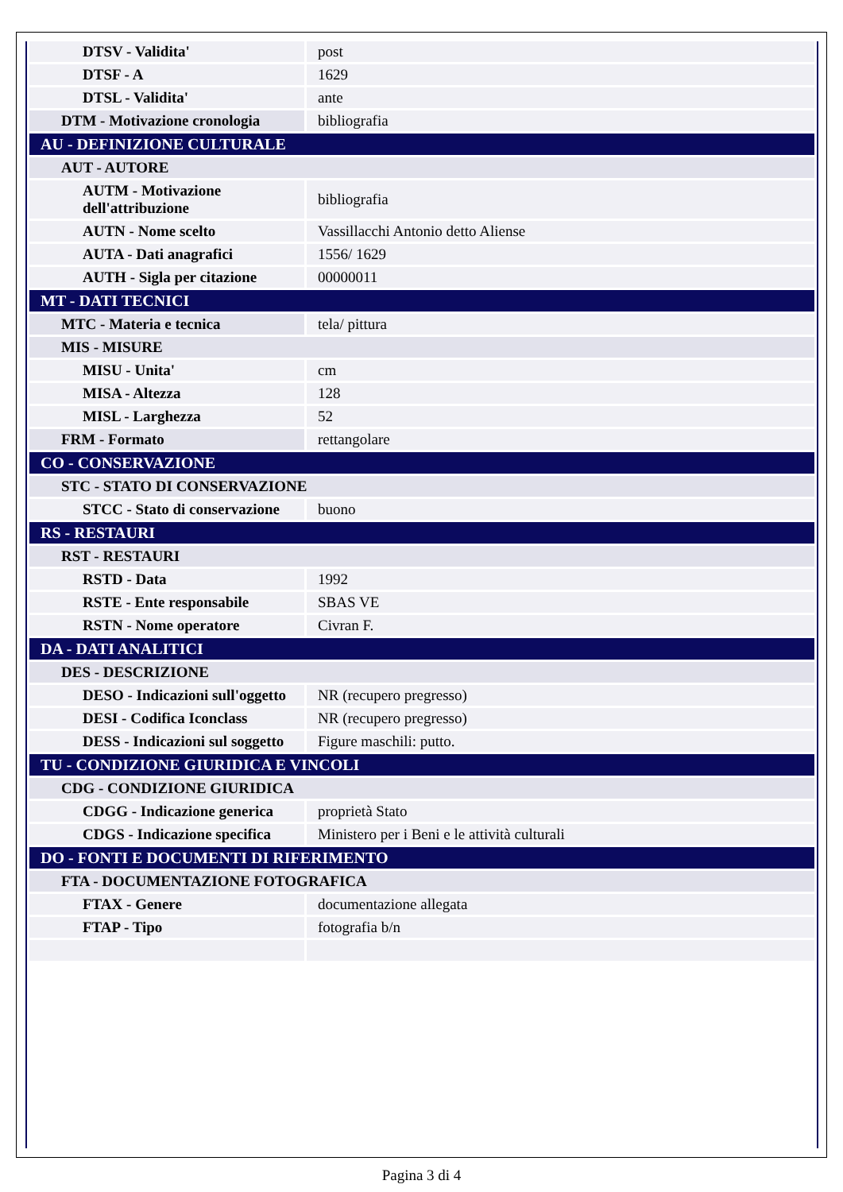| DTSV - Validita' | post |
| DTSF - A | 1629 |
| DTSL - Validita' | ante |
| DTM - Motivazione cronologia | bibliografia |
| AU - DEFINIZIONE CULTURALE | |
| AUT - AUTORE | |
| AUTM - Motivazione dell'attribuzione | bibliografia |
| AUTN - Nome scelto | Vassillacchi Antonio detto Aliense |
| AUTA - Dati anagrafici | 1556/ 1629 |
| AUTH - Sigla per citazione | 00000011 |
| MT - DATI TECNICI | |
| MTC - Materia e tecnica | tela/ pittura |
| MIS - MISURE | |
| MISU - Unita' | cm |
| MISA - Altezza | 128 |
| MISL - Larghezza | 52 |
| FRM - Formato | rettangolare |
| CO - CONSERVAZIONE | |
| STC - STATO DI CONSERVAZIONE | |
| STCC - Stato di conservazione | buono |
| RS - RESTAURI | |
| RST - RESTAURI | |
| RSTD - Data | 1992 |
| RSTE - Ente responsabile | SBAS VE |
| RSTN - Nome operatore | Civran F. |
| DA - DATI ANALITICI | |
| DES - DESCRIZIONE | |
| DESO - Indicazioni sull'oggetto | NR (recupero pregresso) |
| DESI - Codifica Iconclass | NR (recupero pregresso) |
| DESS - Indicazioni sul soggetto | Figure maschili: putto. |
| TU - CONDIZIONE GIURIDICA E VINCOLI | |
| CDG - CONDIZIONE GIURIDICA | |
| CDGG - Indicazione generica | proprietà Stato |
| CDGS - Indicazione specifica | Ministero per i Beni e le attività culturali |
| DO - FONTI E DOCUMENTI DI RIFERIMENTO | |
| FTA - DOCUMENTAZIONE FOTOGRAFICA | |
| FTAX - Genere | documentazione allegata |
| FTAP - Tipo | fotografia b/n |
Pagina 3 di 4